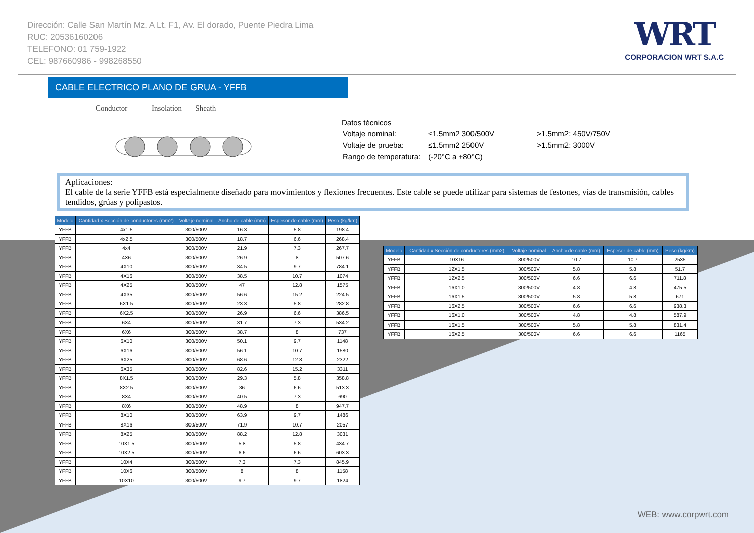Dirección: Calle San Martín Mz. A Lt. F1, Av. El dorado, Puente Piedra Lima
RUC: 20536160206
TELEFONO: 01 759-1922
CEL: 987660986 - 998268550
WRT
CORPORACION WRT S.A.C
CABLE ELECTRICO PLANO DE GRUA - YFFB
Conductor Insolation Sheath
Datos técnicos
| Voltaje nominal: | ≤1.5mm2 300/500V | >1.5mm2: 450V/750V |
| Voltaje de prueba: | ≤1.5mm2 2500V | >1.5mm2: 3000V |
| Rango de temperatura: | (-20°C a +80°C) | |
Aplicaciones:
El cable de la serie YFFB está especialmente diseñado para movimientos y flexiones frecuentes. Este cable se puede utilizar para sistemas de festones, vías de transmisión, cables tendidos, grúas y polipastos.
| Modelo | Cantidad x Sección de conductores (mm2) | Voltaje nominal | Ancho de cable (mm) | Espesor de cable (mm) | Peso (kg/km) |
| --- | --- | --- | --- | --- | --- |
| YFFB | 4x1.5 | 300/500V | 16.3 | 5.8 | 198.4 |
| YFFB | 4x2.5 | 300/500V | 18.7 | 6.6 | 268.4 |
| YFFB | 4x4 | 300/500V | 21.9 | 7.3 | 267.7 |
| YFFB | 4X6 | 300/500V | 26.9 | 8 | 507.6 |
| YFFB | 4X10 | 300/500V | 34.5 | 9.7 | 784.1 |
| YFFB | 4X16 | 300/500V | 38.5 | 10.7 | 1074 |
| YFFB | 4X25 | 300/500V | 47 | 12.8 | 1575 |
| YFFB | 4X35 | 300/500V | 56.6 | 15.2 | 224.5 |
| YFFB | 6X1.5 | 300/500V | 23.3 | 5.8 | 282.8 |
| YFFB | 6X2.5 | 300/500V | 26.9 | 6.6 | 386.5 |
| YFFB | 6X4 | 300/500V | 31.7 | 7.3 | 534.2 |
| YFFB | 6X6 | 300/500V | 38.7 | 8 | 737 |
| YFFB | 6X10 | 300/500V | 50.1 | 9.7 | 1148 |
| YFFB | 6X16 | 300/500V | 56.1 | 10.7 | 1580 |
| YFFB | 6X25 | 300/500V | 68.6 | 12.8 | 2322 |
| YFFB | 6X35 | 300/500V | 82.6 | 15.2 | 3311 |
| YFFB | 8X1.5 | 300/500V | 29.3 | 5.8 | 358.8 |
| YFFB | 8X2.5 | 300/500V | 36 | 6.6 | 513.3 |
| YFFB | 8X4 | 300/500V | 40.5 | 7.3 | 690 |
| YFFB | 8X6 | 300/500V | 48.9 | 8 | 947.7 |
| YFFB | 8X10 | 300/500V | 63.9 | 9.7 | 1486 |
| YFFB | 8X16 | 300/500V | 71.9 | 10.7 | 2057 |
| YFFB | 8X25 | 300/500V | 88.2 | 12.8 | 3031 |
| YFFB | 10X1.5 | 300/500V | 5.8 | 5.8 | 434.7 |
| YFFB | 10X2.5 | 300/500V | 6.6 | 6.6 | 603.3 |
| YFFB | 10X4 | 300/500V | 7.3 | 7.3 | 845.9 |
| YFFB | 10X6 | 300/500V | 8 | 8 | 1158 |
| YFFB | 10X10 | 300/500V | 9.7 | 9.7 | 1824 |
| Modelo | Cantidad x Sección de conductores (mm2) | Voltaje nominal | Ancho de cable (mm) | Espesor de cable (mm) | Peso (kg/km) |
| --- | --- | --- | --- | --- | --- |
| YFFB | 10X16 | 300/500V | 10.7 | 10.7 | 2535 |
| YFFB | 12X1.5 | 300/500V | 5.8 | 5.8 | 51.7 |
| YFFB | 12X2.5 | 300/500V | 6.6 | 6.6 | 711.8 |
| YFFB | 16X1.0 | 300/500V | 4.8 | 4.8 | 475.5 |
| YFFB | 16X1.5 | 300/500V | 5.8 | 5.8 | 671 |
| YFFB | 16X2.5 | 300/500V | 6.6 | 6.6 | 938.3 |
| YFFB | 16X1.0 | 300/500V | 4.8 | 4.8 | 587.9 |
| YFFB | 16X1.5 | 300/500V | 5.8 | 5.8 | 831.4 |
| YFFB | 16X2.5 | 300/500V | 6.6 | 6.6 | 1165 |
WEB: www.corpwrt.com